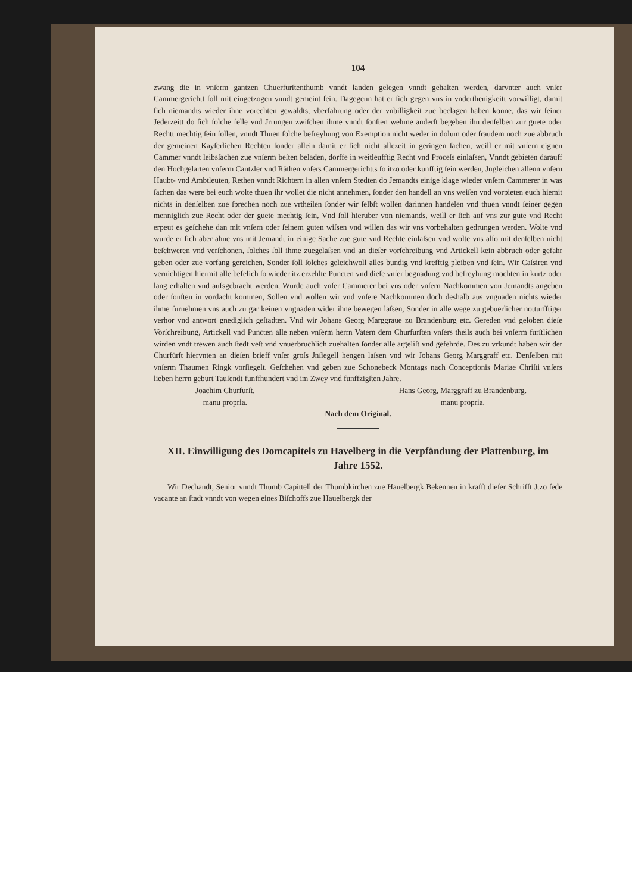104
zwang die in vnſerm gantzen Chuerfurſtenthumb vnndt landen gelegen vnndt gehalten werden, darvnter auch vnſer Cammergerichtt ſoll mit eingetzogen vnndt gemeint ſein. Dagegenn hat er ſich gegen vns in vnderthenigkeitt vorwilligt, damit ſich niemandts wieder ihne vorechten gewaldts, vberfahrung oder der vnbilligkeit zue beclagen haben konne, das wir ſeiner Jederzeitt do ſich ſolche felle vnd Jrrungen zwiſchen ihme vnndt ſonſten wehme anderſt begeben ihn denſelben zur guete oder Rechtt mechtig ſein ſollen, vnndt Thuen ſolche befreyhung von Exemption nicht weder in dolum oder fraudem noch zue abbruch der gemeinen Kayſerlichen Rechten ſonder allein damit er ſich nicht allezeit in geringen ſachen, weill er mit vnſern eignen Cammer vnndt leibsſachen zue vnſerm beſten beladen, dorffe in weitleufftig Recht vnd Proceſs einlaſsen, Vnndt gebieten darauff den Hochgelarten vnſerm Cantzler vnd Räthen vnſers Cammergerichtts ſo itzo oder kunfftig ſein werden, Jngleichen allenn vnſern Haubt- vnd Ambtleuten, Rethen vnndt Richtern in allen vnſern Stedten do Jemandts einige klage wieder vnſern Cammerer in was ſachen das were bei euch wolte thuen ihr wollet die nicht annehmen, ſonder den handell an vns weiſen vnd vorpieten euch hiemit nichts in denſelben zue ſprechen noch zue vrtheilen ſonder wir ſelbſt wollen darinnen handelen vnd thuen vnndt ſeiner gegen menniglich zue Recht oder der guete mechtig ſein, Vnd ſoll hieruber von niemands, weill er ſich auf vns zur gute vnd Recht erpeut es geſchehe dan mit vnſern oder ſeinem guten wiſsen vnd willen das wir vns vorbehalten gedrungen werden. Wolte vnd wurde er ſich aber ahne vns mit Jemandt in einige Sache zue gute vnd Rechte einlaſsen vnd wolte vns alſo mit denſelben nicht beſchweren vnd verſchonen, ſolches ſoll ihme zuegelaſsen vnd an dieſer vorſchreibung vnd Artickell kein abbruch oder gefahr geben oder zue vorfang gereichen, Sonder ſoll ſolches geleichwoll alles bundig vnd krefftig pleiben vnd ſein. Wir Caſsiren vnd vernichtigen hiermit alle befelich ſo wieder itz erzehlte Puncten vnd dieſe vnſer begnadung vnd befreyhung mochten in kurtz oder lang erhalten vnd aufsgebracht werden, Wurde auch vnſer Cammerer bei vns oder vnſern Nachkommen von Jemandts angeben oder ſonſten in vordacht kommen, Sollen vnd wollen wir vnd vnſere Nachkommen doch deshalb aus vngnaden nichts wieder ihme furnehmen vns auch zu gar keinen vngnaden wider ihne bewegen laſsen, Sonder in alle wege zu gebuerlicher notturfftiger verhor vnd antwort gnediglich geſtadten. Vnd wir Johans Georg Marggraue zu Brandenburg etc. Gereden vnd geloben dieſe Vorſchreibung, Artickell vnd Puncten alle neben vnſerm herrn Vatern dem Churfurſten vnſers theils auch bei vnſerm furſtlichen wirden vndt trewen auch ſtedt veſt vnd vnuerbruchlich zuehalten ſonder alle argeliſt vnd gefehrde. Des zu vrkundt haben wir der Churfürſt hiervnten an dieſen brieff vnſer groſs Jnſiegell hengen laſsen vnd wir Johans Georg Marggraff etc. Denſelben mit vnſerm Thaumen Ringk vorſiegelt. Geſchehen vnd geben zue Schonebeck Montags nach Conceptionis Mariae Chriſti vnſers lieben herrn geburt Tauſendt funffhundert vnd im Zwey vnd funffzigſten Jahre.
Joachim Churfurſt,
manu propria.
Hans Georg, Marggraff zu Brandenburg.
manu propria.
Nach dem Original.
XII. Einwilligung des Domcapitels zu Havelberg in die Verpfändung der Plattenburg, im Jahre 1552.
Wir Dechandt, Senior vnndt Thumb Capittell der Thumbkirchen zue Hauelbergk Bekennen in krafft dieſer Schrifft Jtzo ſede vacante an ſtadt vnndt von wegen eines Biſchoffs zue Hauelbergk der